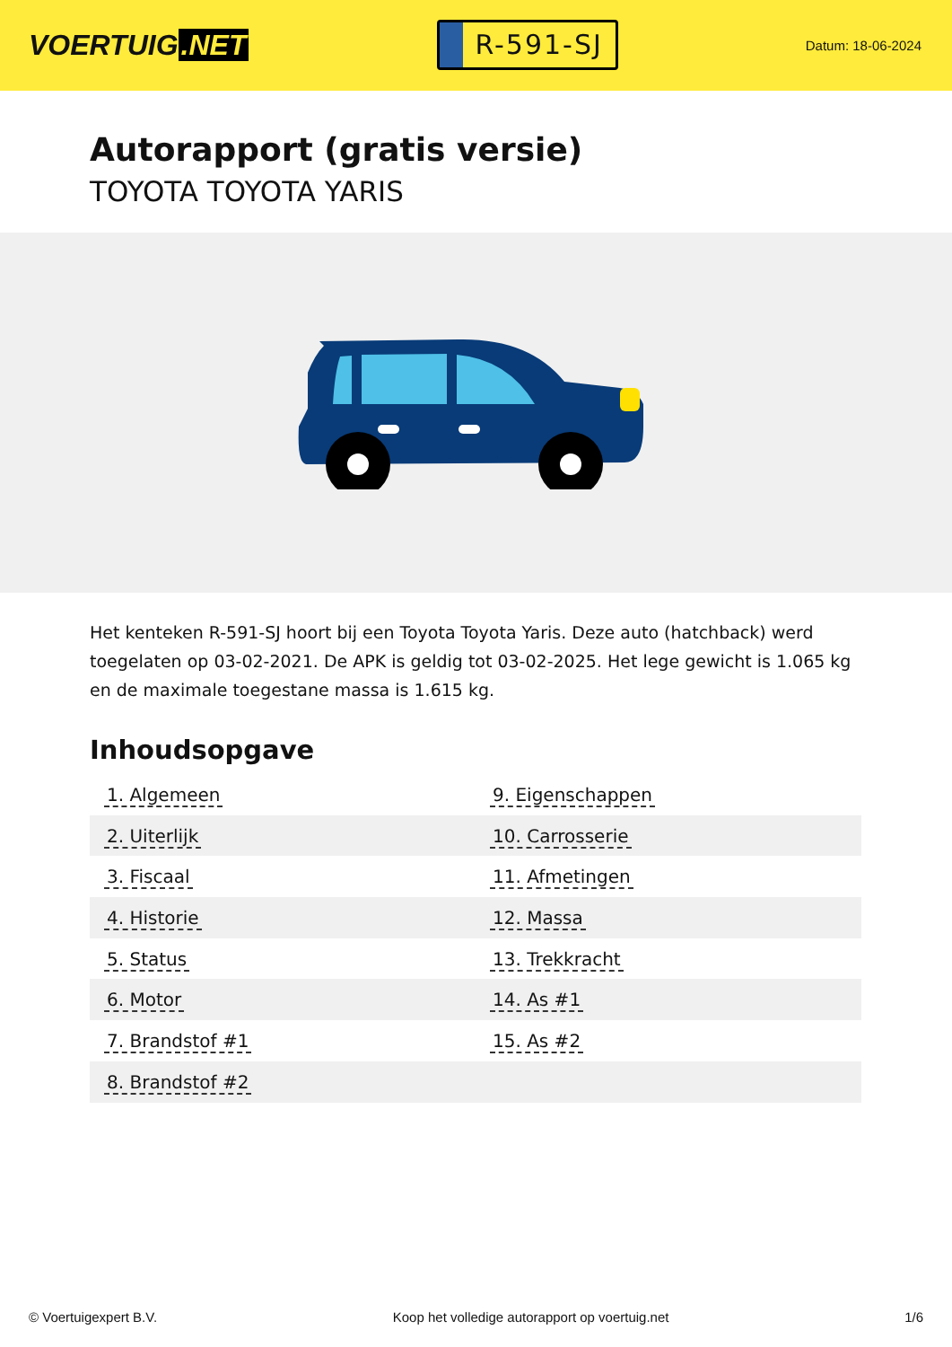VOERTUIG.NET
R-591-SJ
Datum: 18-06-2024
Autorapport (gratis versie)
TOYOTA TOYOTA YARIS
Het kenteken R-591-SJ hoort bij een Toyota Toyota Yaris. Deze auto (hatchback) werd toegelaten op 03-02-2021. De APK is geldig tot 03-02-2025. Het lege gewicht is 1.065 kg en de maximale toegestane massa is 1.615 kg.
Inhoudsopgave
| 1. Algemeen | 9. Eigenschappen |
| 2. Uiterlijk | 10. Carrosserie |
| 3. Fiscaal | 11. Afmetingen |
| 4. Historie | 12. Massa |
| 5. Status | 13. Trekkracht |
| 6. Motor | 14. As #1 |
| 7. Brandstof #1 | 15. As #2 |
| 8. Brandstof #2 | |
© Voertuigexpert B.V. Koop het volledige autorapport op voertuig.net
1/6